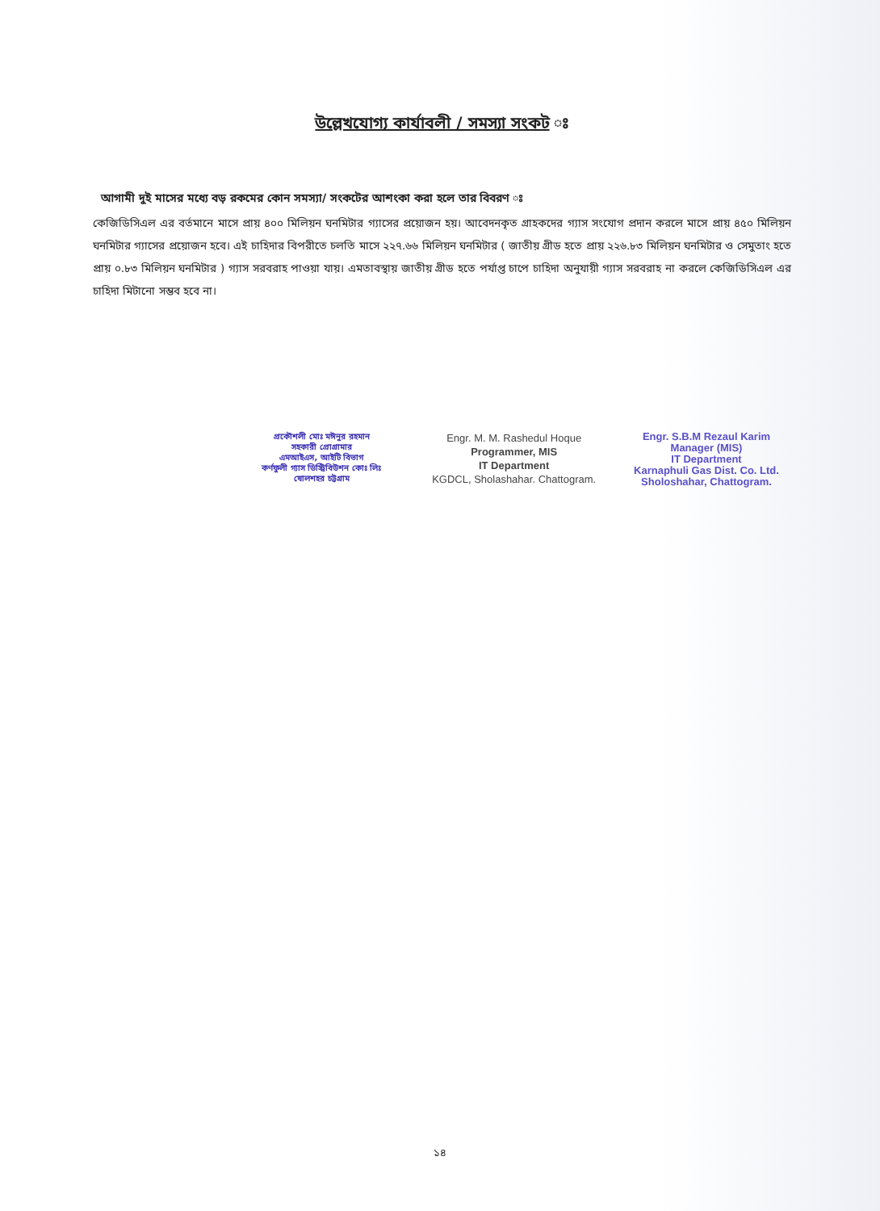উল্লেখযোগ্য কার্যাবলী / সমস্যা সংকট ঃ
আগামী দুই মাসের মধ্যে বড় রকমের কোন সমস্যা/ সংকটের আশংকা করা হলে তার বিবরণ ঃ
কেজিডিসিএল এর বর্তমানে মাসে প্রায় ৪০০ মিলিয়ন ঘনমিটার গ্যাসের প্রয়োজন হয়। আবেদনকৃত গ্রাহকদের গ্যাস সংযোগ প্রদান করলে মাসে প্রায় ৪৫০ মিলিয়ন ঘনমিটার গ্যাসের প্রয়োজন হবে। এই চাহিদার বিপরীতে চলতি মাসে ২২৭.৬৬ মিলিয়ন ঘনমিটার ( জাতীয় গ্রীড হতে প্রায় ২২৬.৮৩ মিলিয়ন ঘনমিটার ও সেমুতাং হতে প্রায় ০.৮৩ মিলিয়ন ঘনমিটার ) গ্যাস সরবরাহ পাওয়া যায়। এমতাবস্থায় জাতীয় গ্রীড হতে পর্যাপ্ত চাপে চাহিদা অনুযায়ী গ্যাস সরবরাহ না করলে কেজিডিসিএল এর চাহিদা মিটানো সম্ভব হবে না।
প্রকৌশলী মোঃ মঈনুর রহমান
সহকারী প্রোগ্রামার
এমআইএস, আইটি বিভাগ
কর্ণফুলী গ্যাস ডিস্ট্রিবিউশন কোঃ লিঃ
ষোলশহর চট্টগ্রাম
Engr. M. M. Rashedul Hoque
Programmer, MIS
IT Department
KGDCL, Sholashahar. Chattogram.
Engr. S.B.M Rezaul Karim
Manager (MIS)
IT Department
Karnaphuli Gas Dist. Co. Ltd.
Sholoshahar, Chattogram.
১৪